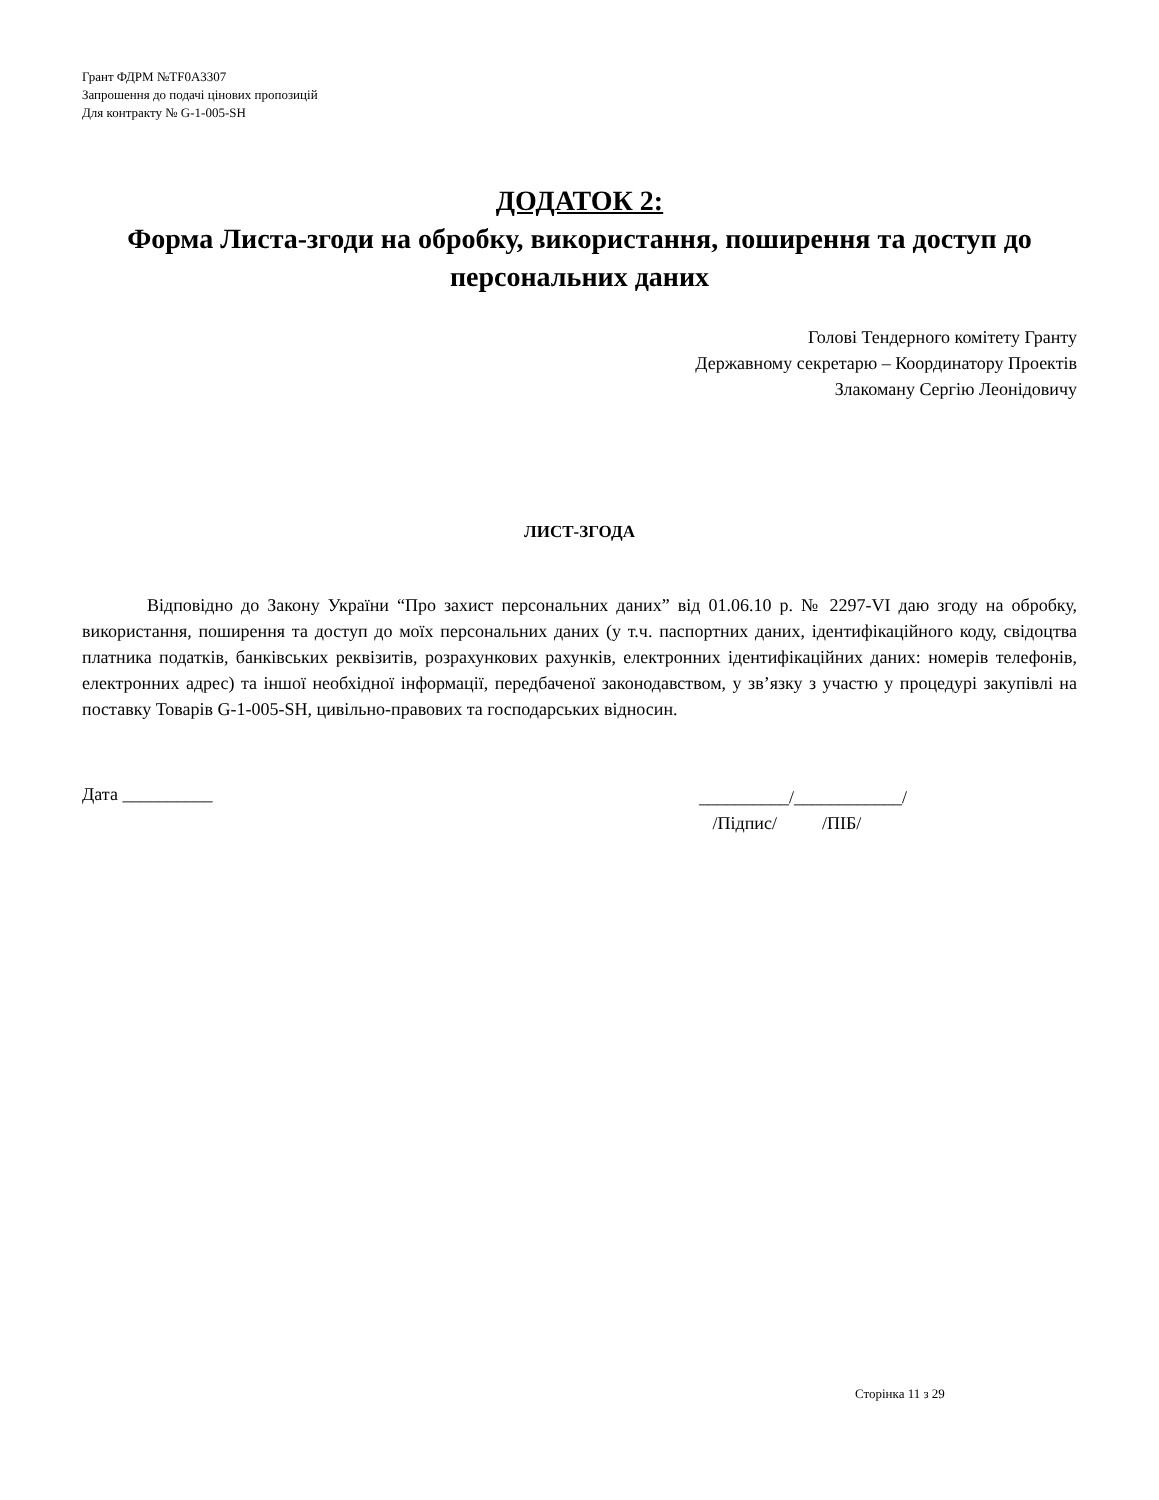Грант ФДРМ №TF0A3307
Запрошення до подачі цінових пропозицій
Для контракту № G-1-005-SH
ДОДАТОК 2:
Форма Листа-згоди на обробку, використання, поширення та доступ до персональних даних
Голові Тендерного комітету Гранту
Державному секретарю – Координатору Проектів
Злакоману Сергію Леонідовичу
ЛИСТ-ЗГОДА
Відповідно до Закону України “Про захист персональних даних” від 01.06.10 р. № 2297-VI даю згоду на обробку, використання, поширення та доступ до моїх персональних даних (у т.ч. паспортних даних, ідентифікаційного коду, свідоцтва платника податків, банківських реквізитів, розрахункових рахунків, електронних ідентифікаційних даних: номерів телефонів, електронних адрес) та іншої необхідної інформації, передбаченої законодавством, у зв’язку з участю у процедурі закупівлі на поставку Товарів G-1-005-SH, цивільно-правових та господарських відносин.
Дата __________
__________/____________/
/Підпис/ /ПІБ/
Сторінка 11 з 29